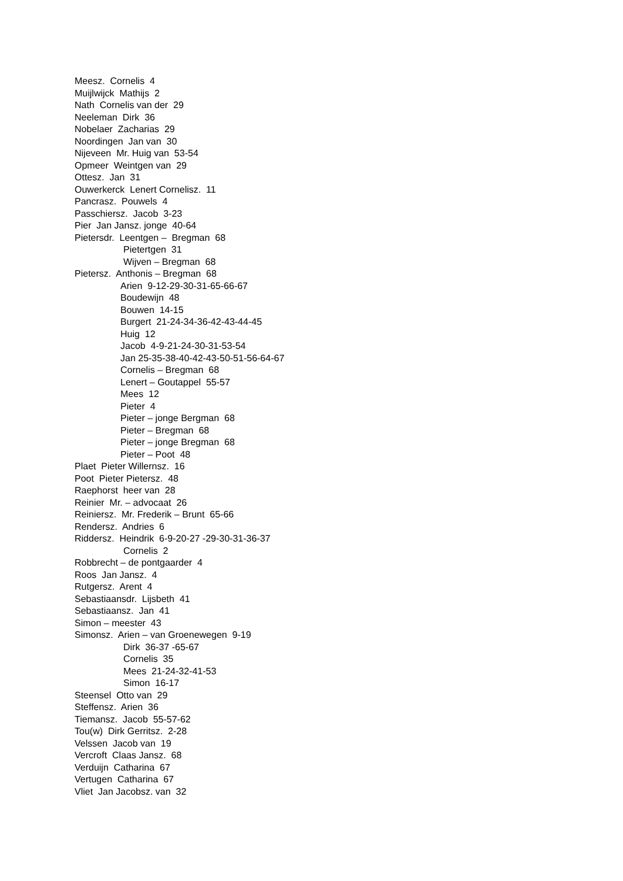Meesz. Cornelis 4
Muijlwijck Mathijs 2
Nath Cornelis van der 29
Neeleman Dirk 36
Nobelaer Zacharias 29
Noordingen Jan van 30
Nijeveen Mr. Huig van 53-54
Opmeer Weintgen van 29
Ottesz. Jan 31
Ouwerkerck Lenert Cornelisz. 11
Pancrasz. Pouwels 4
Passchiersz. Jacob 3-23
Pier Jan Jansz. jonge 40-64
Pietersdr. Leentgen – Bregman 68
Pietertgen 31
Wijven – Bregman 68
Pietersz. Anthonis – Bregman 68
Arien 9-12-29-30-31-65-66-67
Boudewijn 48
Bouwen 14-15
Burgert 21-24-34-36-42-43-44-45
Huig 12
Jacob 4-9-21-24-30-31-53-54
Jan 25-35-38-40-42-43-50-51-56-64-67
Cornelis – Bregman 68
Lenert – Goutappel 55-57
Mees 12
Pieter 4
Pieter – jonge Bergman 68
Pieter – Bregman 68
Pieter – jonge Bregman 68
Pieter – Poot 48
Plaet Pieter Willernsz. 16
Poot Pieter Pietersz. 48
Raephorst heer van 28
Reinier Mr. – advocaat 26
Reiniersz. Mr. Frederik – Brunt 65-66
Rendersz. Andries 6
Riddersz. Heindrik 6-9-20-27 -29-30-31-36-37
Cornelis 2
Robbrecht – de pontgaarder 4
Roos Jan Jansz. 4
Rutgersz. Arent 4
Sebastiaansdr. Lijsbeth 41
Sebastiaansz. Jan 41
Simon – meester 43
Simonsz. Arien – van Groenewegen 9-19
Dirk 36-37 -65-67
Cornelis 35
Mees 21-24-32-41-53
Simon 16-17
Steensel Otto van 29
Steffensz. Arien 36
Tiemansz. Jacob 55-57-62
Tou(w) Dirk Gerritsz. 2-28
Velssen Jacob van 19
Vercroft Claas Jansz. 68
Verduijn Catharina 67
Vertugen Catharina 67
Vliet Jan Jacobsz. van 32